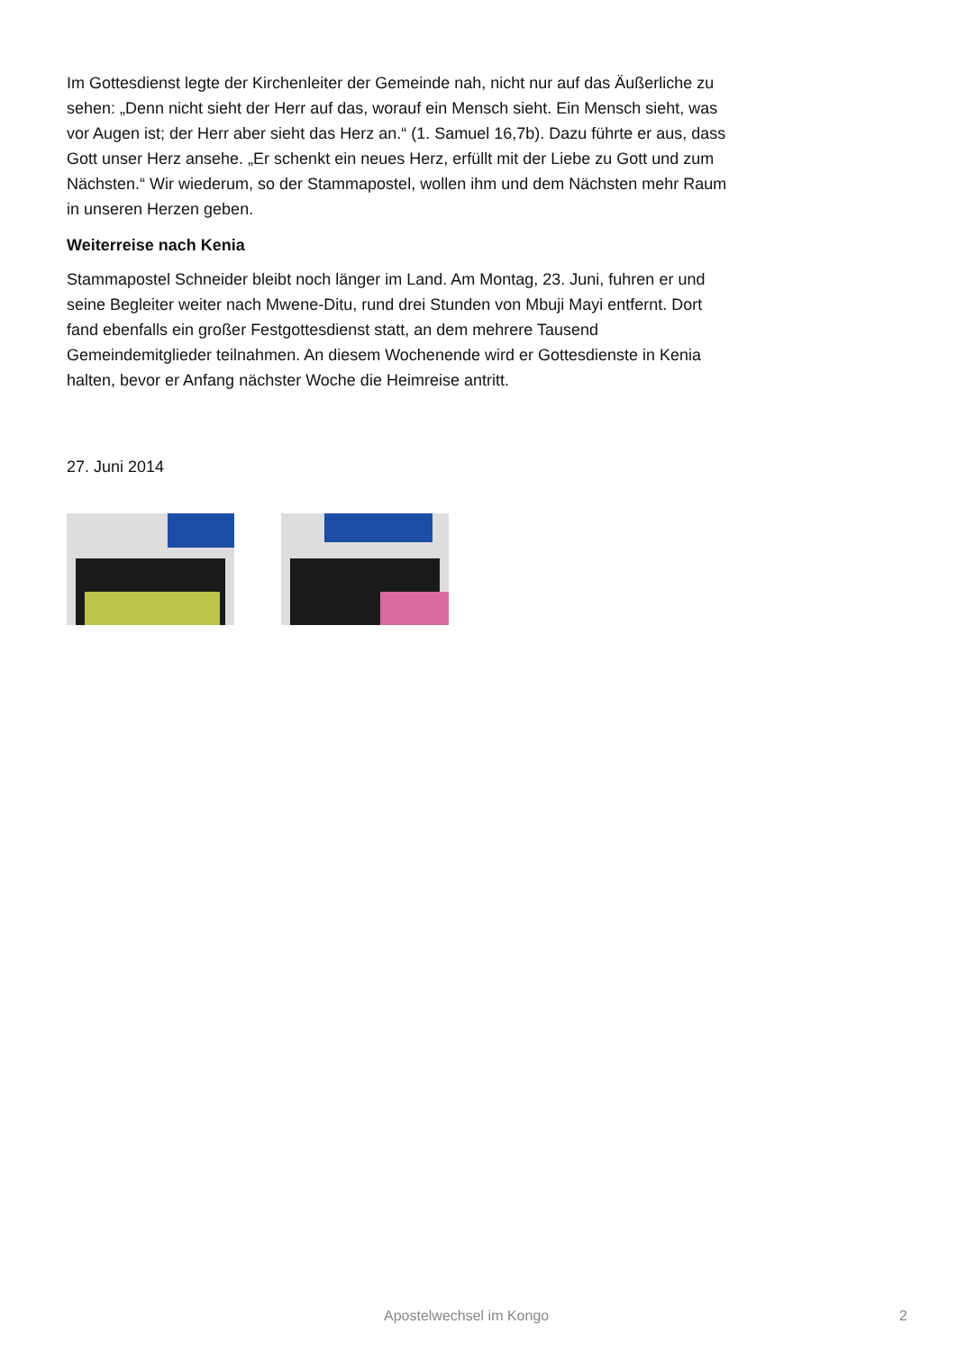Im Gottesdienst legte der Kirchenleiter der Gemeinde nah, nicht nur auf das Äußerliche zu sehen: „Denn nicht sieht der Herr auf das, worauf ein Mensch sieht. Ein Mensch sieht, was vor Augen ist; der Herr aber sieht das Herz an.“ (1. Samuel 16,7b). Dazu führte er aus, dass Gott unser Herz ansehe. „Er schenkt ein neues Herz, erfüllt mit der Liebe zu Gott und zum Nächsten.“ Wir wiederum, so der Stammapostel, wollen ihm und dem Nächsten mehr Raum in unseren Herzen geben.
Weiterreise nach Kenia
Stammapostel Schneider bleibt noch länger im Land. Am Montag, 23. Juni, fuhren er und seine Begleiter weiter nach Mwene-Ditu, rund drei Stunden von Mbuji Mayi entfernt. Dort fand ebenfalls ein großer Festgottesdienst statt, an dem mehrere Tausend Gemeindemitglieder teilnahmen. An diesem Wochenende wird er Gottesdienste in Kenia halten, bevor er Anfang nächster Woche die Heimreise antritt.
27. Juni 2014
Apostelwechsel im Kongo 2